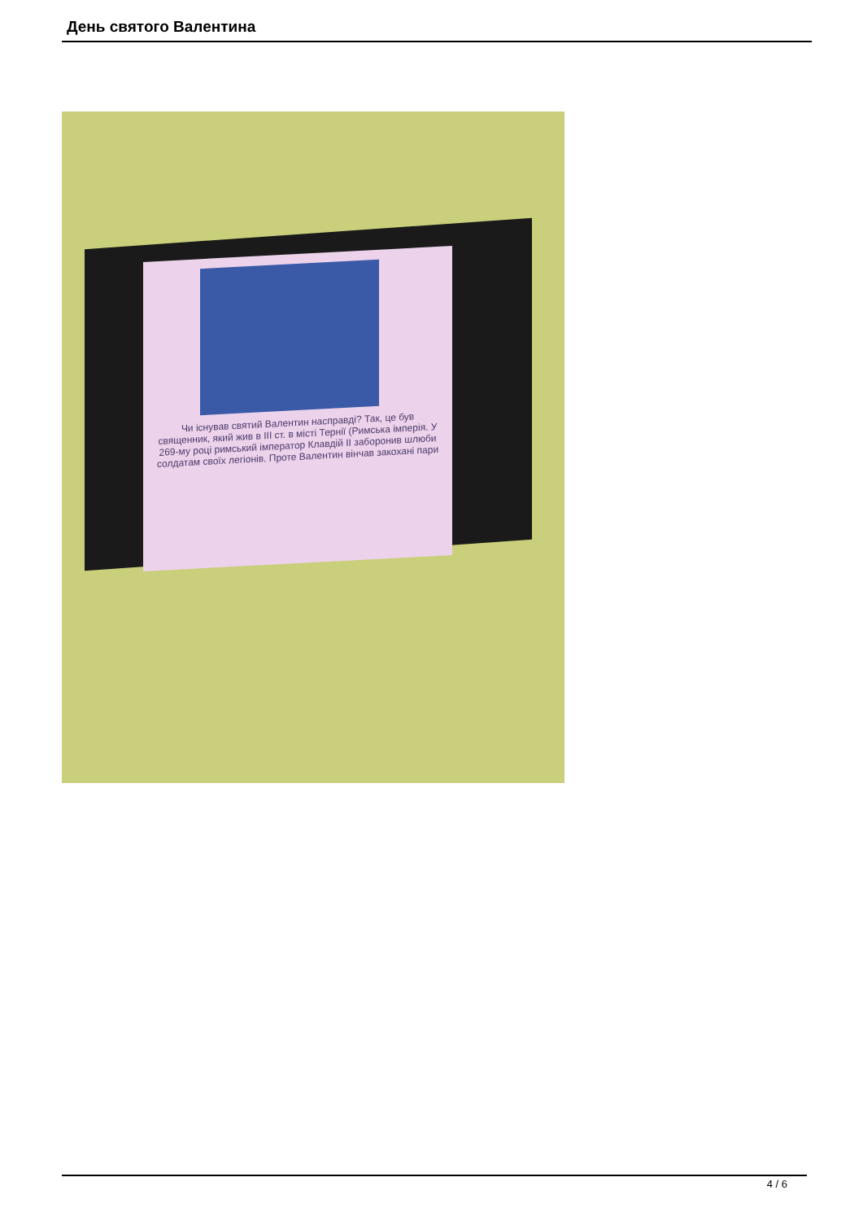День святого Валентина
Чи існував святий Валентин насправді? Так, це був священник, який жив в ІІІ ст. в місті Тернії (Римська імперія. У 269-му році римський імператор Клавдій ІІ заборонив шлюби солдатам своїх легіонів. Проте Валентин вінчав закохані пари
4 / 6